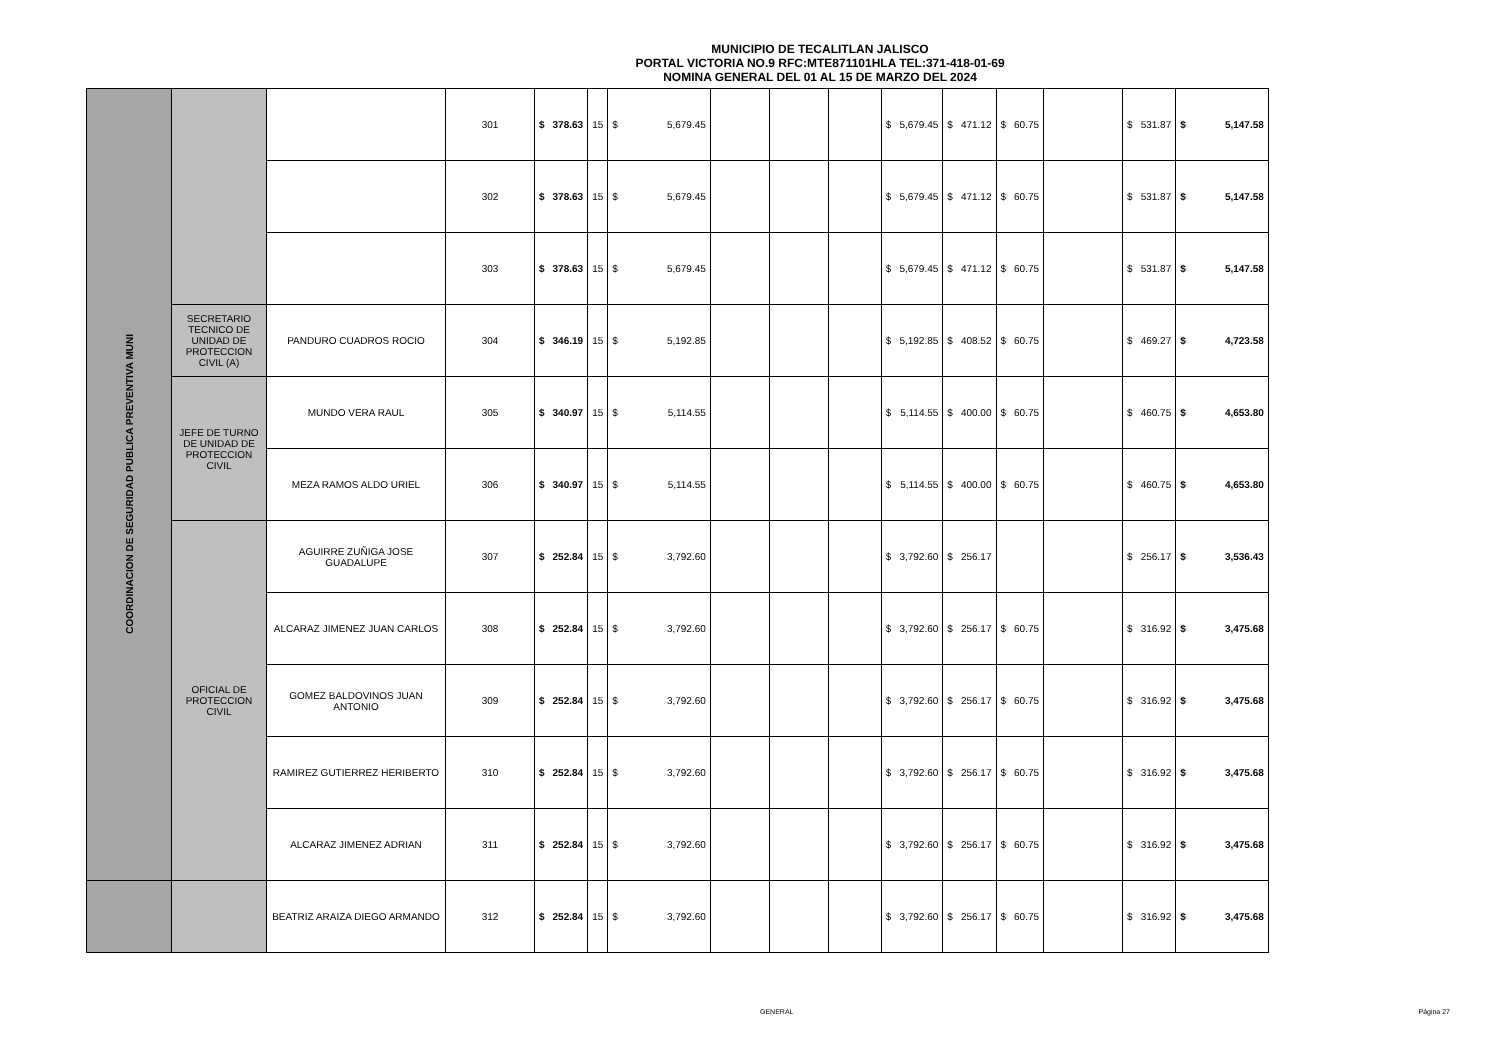MUNICIPIO DE TECALITLAN JALISCO
PORTAL VICTORIA NO.9 RFC:MTE871101HLA TEL:371-418-01-69
NOMINA GENERAL DEL 01 AL 15 DE MARZO DEL 2024
| COORDINACION DE SEGURIDAD PUBLICA PREVENTIVA MUNI | | | 301 | $ | 378.63 | 15 | $ | 5,679.45 | | | | $ | 5,679.45 | $ | 471.12 | $ | 60.75 | | $ | 531.87 | $ | 5,147.58 |
| | | | 302 | $ | 378.63 | 15 | $ | 5,679.45 | | | | $ | 5,679.45 | $ | 471.12 | $ | 60.75 | | $ | 531.87 | $ | 5,147.58 |
| | | | 303 | $ | 378.63 | 15 | $ | 5,679.45 | | | | $ | 5,679.45 | $ | 471.12 | $ | 60.75 | | $ | 531.87 | $ | 5,147.58 |
| | SECRETARIO TECNICO DE UNIDAD DE PROTECCION CIVIL (A) | PANDURO CUADROS ROCIO | 304 | $ | 346.19 | 15 | $ | 5,192.85 | | | | $ | 5,192.85 | $ | 408.52 | $ | 60.75 | | $ | 469.27 | $ | 4,723.58 |
| | JEFE DE TURNO DE UNIDAD DE PROTECCION CIVIL | MUNDO VERA RAUL | 305 | $ | 340.97 | 15 | $ | 5,114.55 | | | | $ | 5,114.55 | $ | 400.00 | $ | 60.75 | | $ | 460.75 | $ | 4,653.80 |
| | | MEZA RAMOS ALDO URIEL | 306 | $ | 340.97 | 15 | $ | 5,114.55 | | | | $ | 5,114.55 | $ | 400.00 | $ | 60.75 | | $ | 460.75 | $ | 4,653.80 |
| | OFICIAL DE PROTECCION CIVIL | AGUIRRE ZUÑIGA JOSE GUADALUPE | 307 | $ | 252.84 | 15 | $ | 3,792.60 | | | | $ | 3,792.60 | $ | 256.17 | | | | $ | 256.17 | $ | 3,536.43 |
| | | ALCARAZ JIMENEZ JUAN CARLOS | 308 | $ | 252.84 | 15 | $ | 3,792.60 | | | | $ | 3,792.60 | $ | 256.17 | $ | 60.75 | | $ | 316.92 | $ | 3,475.68 |
| | | GOMEZ BALDOVINOS JUAN ANTONIO | 309 | $ | 252.84 | 15 | $ | 3,792.60 | | | | $ | 3,792.60 | $ | 256.17 | $ | 60.75 | | $ | 316.92 | $ | 3,475.68 |
| | | RAMIREZ GUTIERREZ HERIBERTO | 310 | $ | 252.84 | 15 | $ | 3,792.60 | | | | $ | 3,792.60 | $ | 256.17 | $ | 60.75 | | $ | 316.92 | $ | 3,475.68 |
| | | ALCARAZ JIMENEZ ADRIAN | 311 | $ | 252.84 | 15 | $ | 3,792.60 | | | | $ | 3,792.60 | $ | 256.17 | $ | 60.75 | | $ | 316.92 | $ | 3,475.68 |
| | | BEATRIZ ARAIZA DIEGO ARMANDO | 312 | $ | 252.84 | 15 | $ | 3,792.60 | | | | $ | 3,792.60 | $ | 256.17 | $ | 60.75 | | $ | 316.92 | $ | 3,475.68 |
GENERAL Página 27